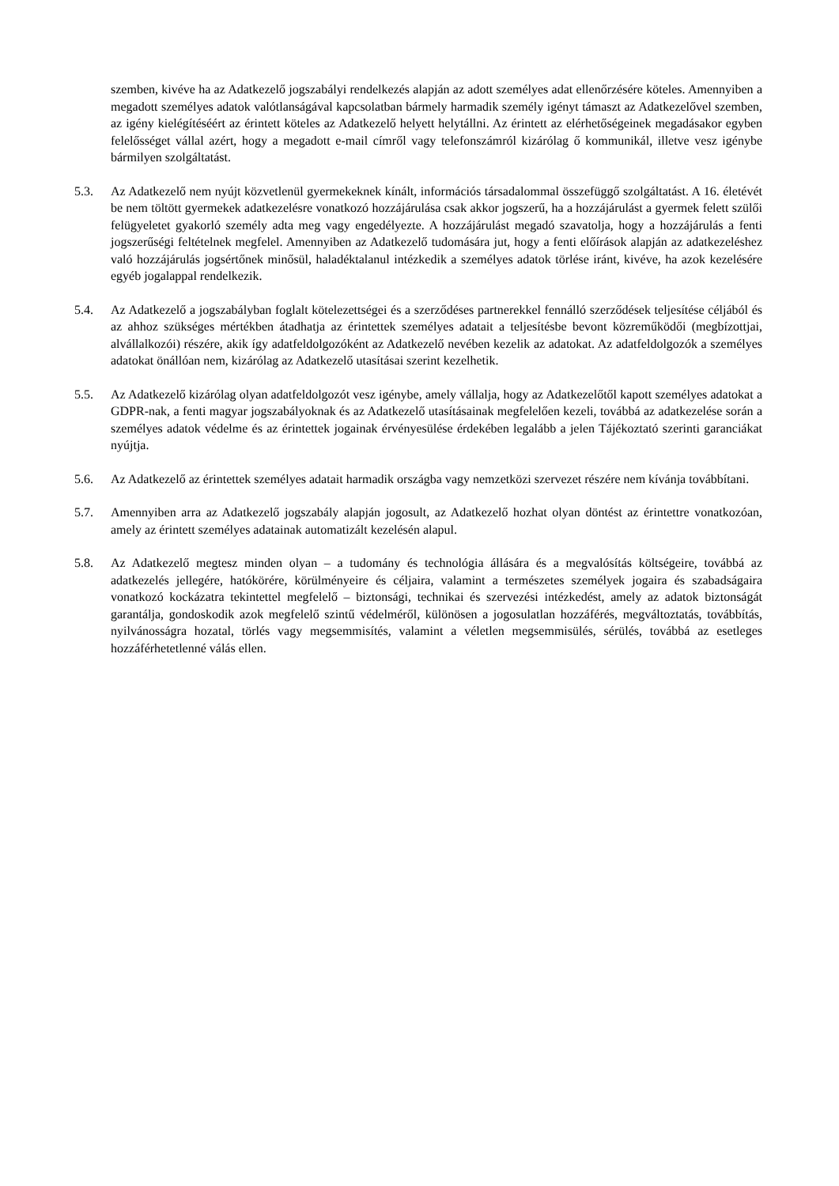szemben, kivéve ha az Adatkezelő jogszabályi rendelkezés alapján az adott személyes adat ellenőrzésére köteles. Amennyiben a megadott személyes adatok valótlanságával kapcsolatban bármely harmadik személy igényt támaszt az Adatkezelővel szemben, az igény kielégítéséért az érintett köteles az Adatkezelő helyett helytállni. Az érintett az elérhetőségeinek megadásakor egyben felelősséget vállal azért, hogy a megadott e-mail címről vagy telefonszámról kizárólag ő kommunikál, illetve vesz igénybe bármilyen szolgáltatást.
5.3. Az Adatkezelő nem nyújt közvetlenül gyermekeknek kínált, információs társadalommal összefüggő szolgáltatást. A 16. életévét be nem töltött gyermekek adatkezelésre vonatkozó hozzájárulása csak akkor jogszerű, ha a hozzájárulást a gyermek felett szülői felügyeletet gyakorló személy adta meg vagy engedélyezte. A hozzájárulást megadó szavatolja, hogy a hozzájárulás a fenti jogszerűségi feltételnek megfelel. Amennyiben az Adatkezelő tudomására jut, hogy a fenti előírások alapján az adatkezeléshez való hozzájárulás jogsértőnek minősül, haladéktalanul intézkedik a személyes adatok törlése iránt, kivéve, ha azok kezelésére egyéb jogalappal rendelkezik.
5.4. Az Adatkezelő a jogszabályban foglalt kötelezettségei és a szerződéses partnerekkel fennálló szerződések teljesítése céljából és az ahhoz szükséges mértékben átadhatja az érintettek személyes adatait a teljesítésbe bevont közreműködői (megbízottjai, alvállalkozói) részére, akik így adatfeldolgozóként az Adatkezelő nevében kezelik az adatokat. Az adatfeldolgozók a személyes adatokat önállóan nem, kizárólag az Adatkezelő utasításai szerint kezelhetik.
5.5. Az Adatkezelő kizárólag olyan adatfeldolgozót vesz igénybe, amely vállalja, hogy az Adatkezelőtől kapott személyes adatokat a GDPR-nak, a fenti magyar jogszabályoknak és az Adatkezelő utasításainak megfelelően kezeli, továbbá az adatkezelése során a személyes adatok védelme és az érintettek jogainak érvényesülése érdekében legalább a jelen Tájékoztató szerinti garanciákat nyújtja.
5.6. Az Adatkezelő az érintettek személyes adatait harmadik országba vagy nemzetközi szervezet részére nem kívánja továbbítani.
5.7. Amennyiben arra az Adatkezelő jogszabály alapján jogosult, az Adatkezelő hozhat olyan döntést az érintettre vonatkozóan, amely az érintett személyes adatainak automatizált kezelésén alapul.
5.8. Az Adatkezelő megtesz minden olyan – a tudomány és technológia állására és a megvalósítás költségeire, továbbá az adatkezelés jellegére, hatókörére, körülményeire és céljaira, valamint a természetes személyek jogaira és szabadságaira vonatkozó kockázatra tekintettel megfelelő – biztonsági, technikai és szervezési intézkedést, amely az adatok biztonságát garantálja, gondoskodik azok megfelelő szintű védelméről, különösen a jogosulatlan hozzáférés, megváltoztatás, továbbítás, nyilvánosságra hozatal, törlés vagy megsemmisítés, valamint a véletlen megsemmisülés, sérülés, továbbá az esetleges hozzáférhetetlenné válás ellen.